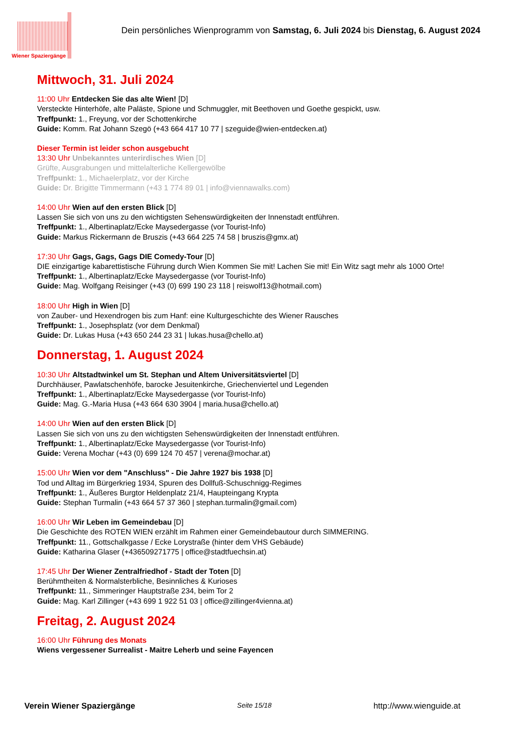Wiener Spaziergänge
Dein persönliches Wienprogramm von Samstag, 6. Juli 2024 bis Dienstag, 6. August 2024
Mittwoch, 31. Juli 2024
11:00 Uhr Entdecken Sie das alte Wien! [D]
Versteckte Hinterhöfe, alte Paläste, Spione und Schmuggler, mit Beethoven und Goethe gespickt, usw.
Treffpunkt: 1., Freyung, vor der Schottenkirche
Guide: Komm. Rat Johann Szegö (+43 664 417 10 77 | szeguide@wien-entdecken.at)
Dieser Termin ist leider schon ausgebucht
13:30 Uhr Unbekanntes unterirdisches Wien [D]
Grüfte, Ausgrabungen und mittelalterliche Kellergewölbe
Treffpunkt: 1., Michaelerplatz, vor der Kirche
Guide: Dr. Brigitte Timmermann (+43 1 774 89 01 | info@viennawalks.com)
14:00 Uhr Wien auf den ersten Blick [D]
Lassen Sie sich von uns zu den wichtigsten Sehenswürdigkeiten der Innenstadt entführen.
Treffpunkt: 1., Albertinaplatz/Ecke Maysedergasse (vor Tourist-Info)
Guide: Markus Rickermann de Bruszis (+43 664 225 74 58 | bruszis@gmx.at)
17:30 Uhr Gags, Gags, Gags DIE Comedy-Tour [D]
DIE einzigartige kabarettistische Führung durch Wien Kommen Sie mit! Lachen Sie mit! Ein Witz sagt mehr als 1000 Orte!
Treffpunkt: 1., Albertinaplatz/Ecke Maysedergasse (vor Tourist-Info)
Guide: Mag. Wolfgang Reisinger (+43 (0) 699 190 23 118 | reiswolf13@hotmail.com)
18:00 Uhr High in Wien [D]
von Zauber- und Hexendrogen bis zum Hanf: eine Kulturgeschichte des Wiener Rausches
Treffpunkt: 1., Josephsplatz (vor dem Denkmal)
Guide: Dr. Lukas Husa (+43 650 244 23 31 | lukas.husa@chello.at)
Donnerstag, 1. August 2024
10:30 Uhr Altstadtwinkel um St. Stephan und Altem Universitätsviertel [D]
Durchhäuser, Pawlatschenhöfe, barocke Jesuitenkirche, Griechenviertel und Legenden
Treffpunkt: 1., Albertinaplatz/Ecke Maysedergasse (vor Tourist-Info)
Guide: Mag. G.-Maria Husa (+43 664 630 3904 | maria.husa@chello.at)
14:00 Uhr Wien auf den ersten Blick [D]
Lassen Sie sich von uns zu den wichtigsten Sehenswürdigkeiten der Innenstadt entführen.
Treffpunkt: 1., Albertinaplatz/Ecke Maysedergasse (vor Tourist-Info)
Guide: Verena Mochar (+43 (0) 699 124 70 457 | verena@mochar.at)
15:00 Uhr Wien vor dem "Anschluss" - Die Jahre 1927 bis 1938 [D]
Tod und Alltag im Bürgerkrieg 1934, Spuren des Dollfuß-Schuschnigg-Regimes
Treffpunkt: 1., Äußeres Burgtor Heldenplatz 21/4, Haupteingang Krypta
Guide: Stephan Turmalin (+43 664 57 37 360 | stephan.turmalin@gmail.com)
16:00 Uhr Wir Leben im Gemeindebau [D]
Die Geschichte des ROTEN WIEN erzählt im Rahmen einer Gemeindebautour durch SIMMERING.
Treffpunkt: 11., Gottschalkgasse / Ecke Lorystraße (hinter dem VHS Gebäude)
Guide: Katharina Glaser (+436509271775 | office@stadtfuechsin.at)
17:45 Uhr Der Wiener Zentralfriedhof - Stadt der Toten [D]
Berühmtheiten & Normalsterbliche, Besinnliches & Kurioses
Treffpunkt: 11., Simmeringer Hauptstraße 234, beim Tor 2
Guide: Mag. Karl Zillinger (+43 699 1 922 51 03 | office@zillinger4vienna.at)
Freitag, 2. August 2024
16:00 Uhr Führung des Monats
Wiens vergessener Surrealist - Maitre Leherb und seine Fayencen
Verein Wiener Spaziergänge Seite 15/18 http://www.wienguide.at